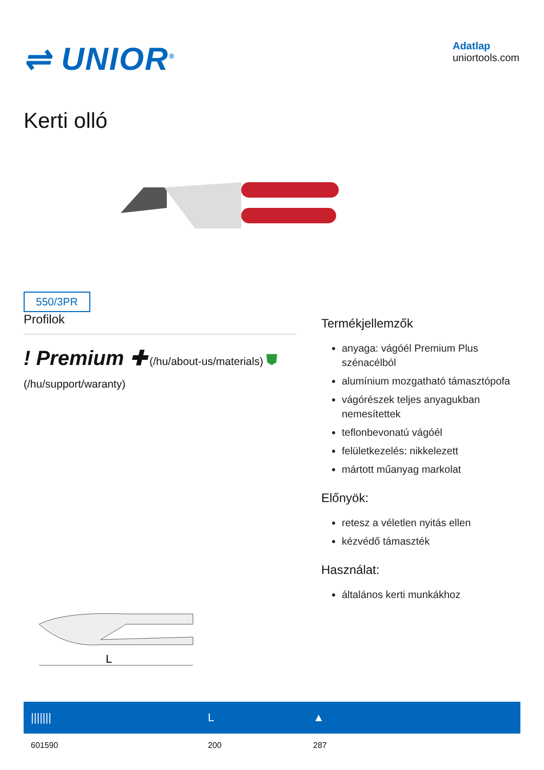⇌ UNIOR<sup>®</sup>
Adatlap
uniortools.com
Kerti olló
550/3PR
Profilok
! Premium ✚ (/hu/about-us/materials) ⛊ (/hu/support/waranty)
L
Termékjellemzők
anyaga: vágóél Premium Plus szénacélból
alumínium mozgatható támasztópofa
vágórészek teljes anyagukban nemesítettek
teflonbevonatú vágóél
felületkezelés: nikkelezett
mártott műanyag markolat
Előnyök:
retesz a véletlen nyitás ellen
kézvédő támaszték
Használat:
általános kerti munkákhoz
| /////// | L | ▲ |
| --- | --- | --- |
| 601590 | 200 | 287 |